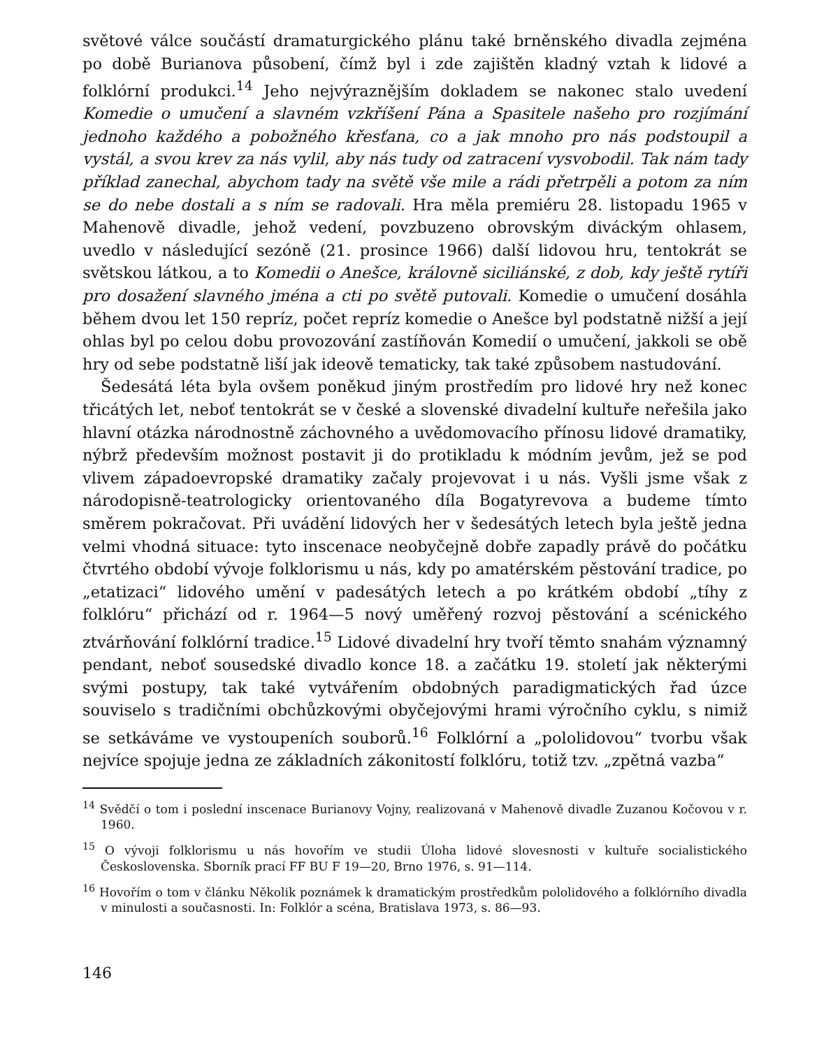světové válce součástí dramaturgického plánu také brněnského divadla zejména po době Burianova působení, čímž byl i zde zajištěn kladný vztah k lidové a folklórní produkci.<sup>14</sup> Jeho nejvýraznějším dokladem se nakonec stalo uvedení Komedie o umučení a slavném vzkříšení Pána a Spasitele našeho pro rozjímání jednoho každého a pobožného křesťana, co a jak mnoho pro nás podstoupil a vystál, a svou krev za nás vylil, aby nás tudy od zatracení vysvobodil. Tak nám tady příklad zanechal, abychom tady na světě vše mile a rádi přetrpěli a potom za ním se do nebe dostali a s ním se radovali. Hra měla premiéru 28. listopadu 1965 v Mahenově divadle, jehož vedení, povzbuzeno obrovským diváckým ohlasem, uvedlo v následující sezóně (21. prosince 1966) další lidovou hru, tentokrát se světskou látkou, a to Komedii o Anešce, královně siciliánské, z dob, kdy ještě rytíři pro dosažení slavného jména a cti po světě putovali. Komedie o umučení dosáhla během dvou let 150 repríz, počet repríz komedie o Anešce byl podstatně nižší a její ohlas byl po celou dobu provozování zastíňován Komedií o umučení, jakkoli se obě hry od sebe podstatně liší jak ideově tematicky, tak také způsobem nastudování.
Šedesátá léta byla ovšem poněkud jiným prostředím pro lidové hry než konec třicátých let, neboť tentokrát se v české a slovenské divadelní kultuře neřešila jako hlavní otázka národnostně záchovného a uvědomovacího přínosu lidové dramatiky, nýbrž především možnost postavit ji do protikladu k módním jevům, jež se pod vlivem západoevropské dramatiky začaly projevovat i u nás. Vyšli jsme však z národopisně-teatrologicky orientovaného díla Bogatyrevova a budeme tímto směrem pokračovat. Při uvádění lidových her v šedesátých letech byla ještě jedna velmi vhodná situace: tyto inscenace neobyčejně dobře zapadly právě do počátku čtvrtého období vývoje folklorismu u nás, kdy po amatérském pěstování tradice, po „etatizaci“ lidového umění v padesátých letech a po krátkém období „tíhy z folklóru“ přichází od r. 1964—5 nový uměřený rozvoj pěstování a scénického ztvárňování folklórní tradice.<sup>15</sup> Lidové divadelní hry tvoří těmto snahám významný pendant, neboť sousedské divadlo konce 18. a začátku 19. století jak některými svými postupy, tak také vytvářením obdobných paradigmatických řad úzce souviselo s tradičními obchůzkovými obyčejovými hrami výročního cyklu, s nimiž se setkáváme ve vystoupeních souborů.<sup>16</sup> Folklórní a „pololidovou“ tvorbu však nejvíce spojuje jedna ze základních zákonitostí folklóru, totiž tzv. „zpětná vazba“
<sup>14</sup> Svědčí o tom i poslední inscenace Burianovy Vojny, realizovaná v Mahenově divadle Zuzanou Kočovou v r. 1960.
<sup>15</sup> O vývoji folklorismu u nás hovořím ve studii Úloha lidové slovesnosti v kultuře socialistického Československa. Sborník prací FF BU F 19—20, Brno 1976, s. 91—114.
<sup>16</sup> Hovořím o tom v článku Několik poznámek k dramatickým prostředkům pololidového a folklórního divadla v minulosti a současnosti. In: Folklór a scéna, Bratislava 1973, s. 86—93.
146